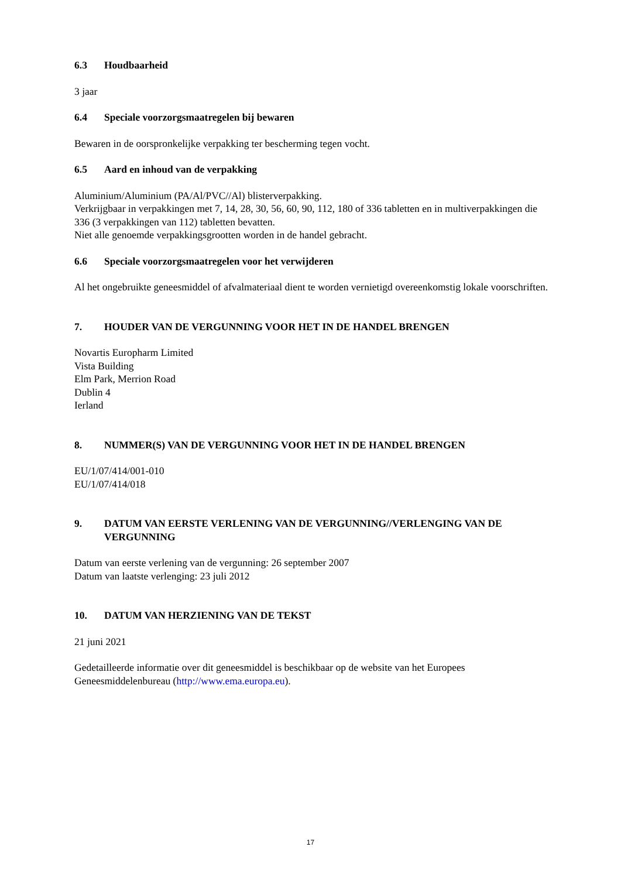6.3 Houdbaarheid
3 jaar
6.4 Speciale voorzorgsmaatregelen bij bewaren
Bewaren in de oorspronkelijke verpakking ter bescherming tegen vocht.
6.5 Aard en inhoud van de verpakking
Aluminium/Aluminium (PA/Al/PVC//Al) blisterverpakking.
Verkrijgbaar in verpakkingen met 7, 14, 28, 30, 56, 60, 90, 112, 180 of 336 tabletten en in multiverpakkingen die 336 (3 verpakkingen van 112) tabletten bevatten.
Niet alle genoemde verpakkingsgrootten worden in de handel gebracht.
6.6 Speciale voorzorgsmaatregelen voor het verwijderen
Al het ongebruikte geneesmiddel of afvalmateriaal dient te worden vernietigd overeenkomstig lokale voorschriften.
7. HOUDER VAN DE VERGUNNING VOOR HET IN DE HANDEL BRENGEN
Novartis Europharm Limited
Vista Building
Elm Park, Merrion Road
Dublin 4
Ierland
8. NUMMER(S) VAN DE VERGUNNING VOOR HET IN DE HANDEL BRENGEN
EU/1/07/414/001-010
EU/1/07/414/018
9. DATUM VAN EERSTE VERLENING VAN DE VERGUNNING//VERLENGING VAN DE VERGUNNING
Datum van eerste verlening van de vergunning: 26 september 2007
Datum van laatste verlenging: 23 juli 2012
10. DATUM VAN HERZIENING VAN DE TEKST
21 juni 2021
Gedetailleerde informatie over dit geneesmiddel is beschikbaar op de website van het Europees Geneesmiddelenbureau (http://www.ema.europa.eu).
17